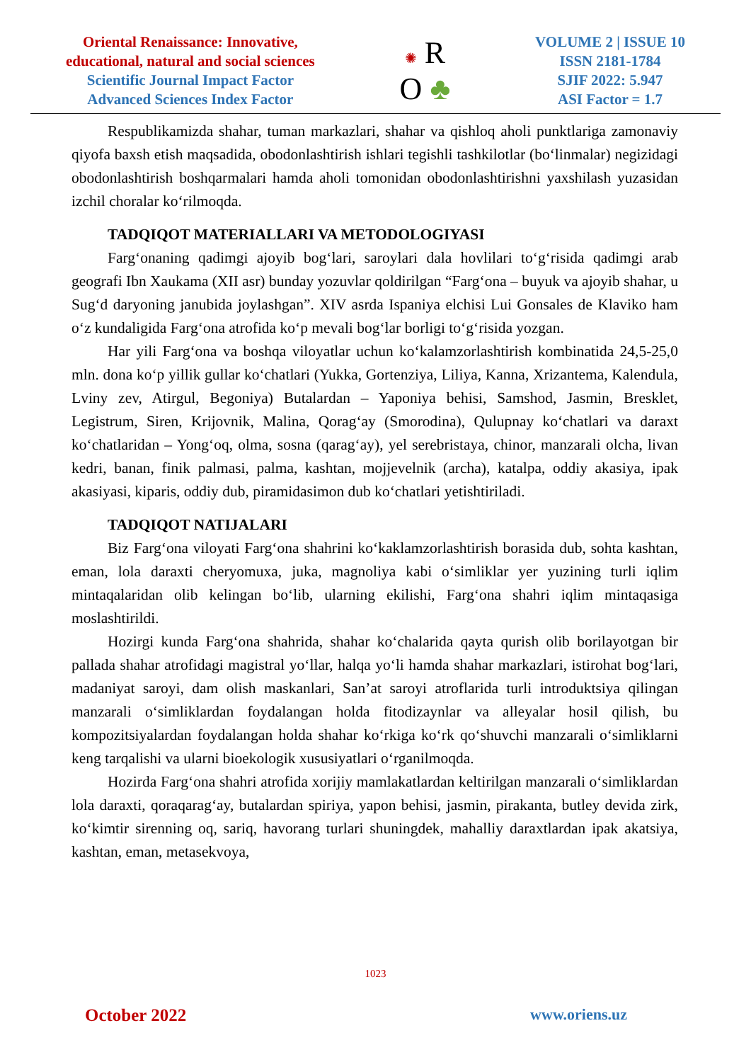Oriental Renaissance: Innovative,
educational, natural and social sciences
Scientific Journal Impact Factor
Advanced Sciences Index Factor
✺ R
O ♣
VOLUME 2 | ISSUE 10
ISSN 2181-1784
SJIF 2022: 5.947
ASI Factor = 1.7
Respublikamizda shahar, tuman markazlari, shahar va qishloq aholi punktlariga zamonaviy qiyofa baxsh etish maqsadida, obodonlashtirish ishlari tegishli tashkilotlar (bo‘linmalar) negizidagi obodonlashtirish boshqarmalari hamda aholi tomonidan obodonlashtirishni yaxshilash yuzasidan izchil choralar ko‘rilmoqda.
TADQIQOT MATERIALLARI VA METODOLOGIYASI
Farg‘onaning qadimgi ajoyib bog‘lari, saroylari dala hovlilari to‘g‘risida qadimgi arab geografi Ibn Xaukama (XII asr) bunday yozuvlar qoldirilgan “Farg‘ona – buyuk va ajoyib shahar, u Sug‘d daryoning janubida joylashgan”. XIV asrda Ispaniya elchisi Lui Gonsales de Klaviko ham o‘z kundaligida Farg‘ona atrofida ko‘p mevali bog‘lar borligi to‘g‘risida yozgan.
Har yili Farg‘ona va boshqa viloyatlar uchun ko‘kalamzorlashtirish kombinatida 24,5-25,0 mln. dona ko‘p yillik gullar ko‘chatlari (Yukka, Gortenziya, Liliya, Kanna, Xrizantema, Kalendula, Lviny zev, Atirgul, Begoniya) Butalardan – Yaponiya behisi, Samshod, Jasmin, Bresklet, Legistrum, Siren, Krijovnik, Malina, Qorag‘ay (Smorodina), Qulupnay ko‘chatlari va daraxt ko‘chatlaridan – Yong‘oq, olma, sosna (qarag‘ay), yel serebristaya, chinor, manzarali olcha, livan kedri, banan, finik palmasi, palma, kashtan, mojjevelnik (archa), katalpa, oddiy akasiya, ipak akasiyasi, kiparis, oddiy dub, piramidasimon dub ko‘chatlari yetishtiriladi.
TADQIQOT NATIJALARI
Biz Farg‘ona viloyati Farg‘ona shahrini ko‘kaklamzorlashtirish borasida dub, sohta kashtan, eman, lola daraxti cheryomuxa, juka, magnoliya kabi o‘simliklar yer yuzining turli iqlim mintaqalaridan olib kelingan bo‘lib, ularning ekilishi, Farg‘ona shahri iqlim mintaqasiga moslashtirildi.
Hozirgi kunda Farg‘ona shahrida, shahar ko‘chalarida qayta qurish olib borilayotgan bir pallada shahar atrofidagi magistral yo‘llar, halqa yo‘li hamda shahar markazlari, istirohat bog‘lari, madaniyat saroyi, dam olish maskanlari, San’at saroyi atroflarida turli introduktsiya qilingan manzarali o‘simliklardan foydalangan holda fitodizaynlar va alleyalar hosil qilish, bu kompozitsiyalardan foydalangan holda shahar ko‘rkiga ko‘rk qo‘shuvchi manzarali o‘simliklarni keng tarqalishi va ularni bioekologik xususiyatlari o‘rganilmoqda.
Hozirda Farg‘ona shahri atrofida xorijiy mamlakatlardan keltirilgan manzarali o‘simliklardan lola daraxti, qoraqarag‘ay, butalardan spiriya, yapon behisi, jasmin, pirakanta, butley devida zirk, ko‘kimtir sirenning oq, sariq, havorang turlari shuningdek, mahalliy daraxtlardan ipak akatsiya, kashtan, eman, metasekvoya,
1023
October 2022 www.oriens.uz